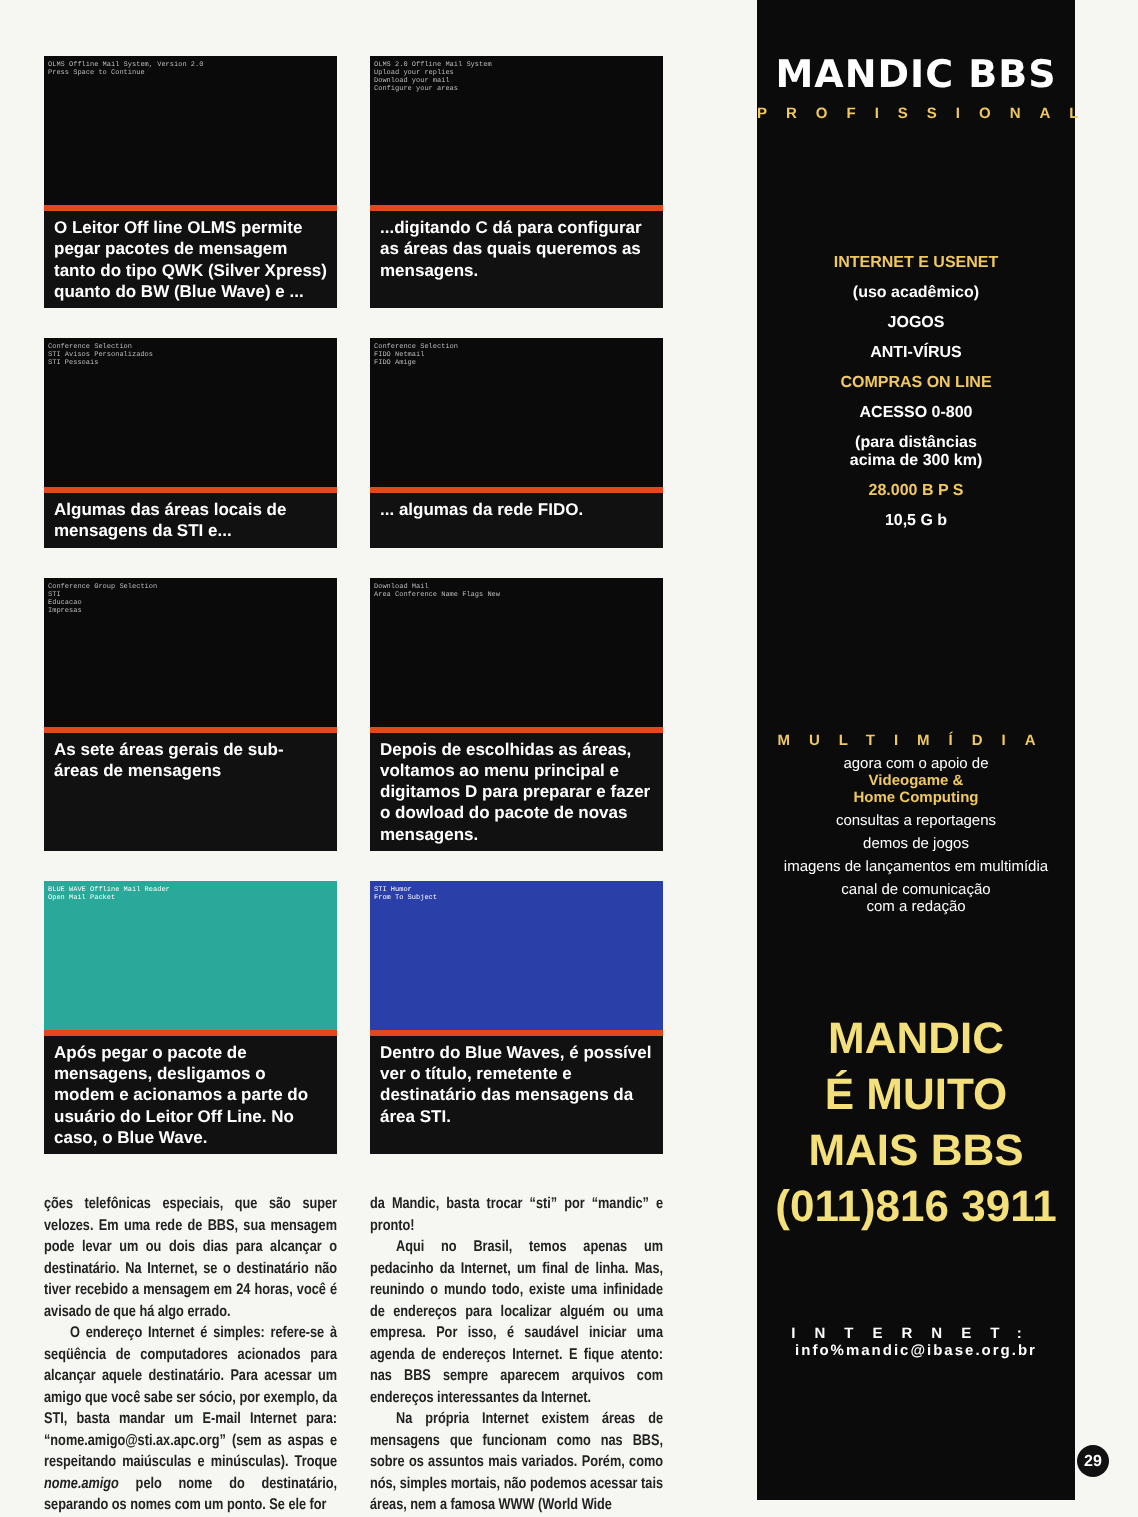OLMS Offline Mail System, Version 2.0
Press Space to Continue
O Leitor Off line OLMS permite pegar pacotes de mensagem tanto do tipo QWK (Silver Xpress) quanto do BW (Blue Wave) e ...
OLMS 2.0 Offline Mail System
Upload your replies
Download your mail
Configure your areas
...digitando C dá para configurar as áreas das quais queremos as mensagens.
Conference Selection
STI Avisos Personalizados
STI Pessoais
Algumas das áreas locais de mensagens da STI e...
Conference Selection
FIDO Netmail
FIDO Amige
... algumas da rede FIDO.
Conference Group Selection
STI
Educacao
Impresas
As sete áreas gerais de sub-áreas de mensagens
Download Mail
Area Conference Name Flags New
Depois de escolhidas as áreas, voltamos ao menu principal e digitamos D para preparar e fazer o dowload do pacote de novas mensagens.
BLUE WAVE Offline Mail Reader
Open Mail Packet
Após pegar o pacote de mensagens, desligamos o modem e acionamos a parte do usuário do Leitor Off Line. No caso, o Blue Wave.
STI Humor
From To Subject
Dentro do Blue Waves, é possível ver o título, remetente e destinatário das mensagens da área STI.
ções telefônicas especiais, que são super velozes. Em uma rede de BBS, sua mensagem pode levar um ou dois dias para alcançar o destinatário. Na Internet, se o destinatário não tiver recebido a mensagem em 24 horas, você é avisado de que há algo errado.
O endereço Internet é simples: refere-se à seqüência de computadores acionados para alcançar aquele destinatário. Para acessar um amigo que você sabe ser sócio, por exemplo, da STI, basta mandar um E-mail Internet para: “nome.amigo@sti.ax.apc.org” (sem as aspas e respeitando maiúsculas e minúsculas). Troque nome.amigo pelo nome do destinatário, separando os nomes com um ponto. Se ele for
da Mandic, basta trocar “sti” por “mandic” e pronto!
Aqui no Brasil, temos apenas um pedacinho da Internet, um final de linha. Mas, reunindo o mundo todo, existe uma infinidade de endereços para localizar alguém ou uma empresa. Por isso, é saudável iniciar uma agenda de endereços Internet. E fique atento: nas BBS sempre aparecem arquivos com endereços interessantes da Internet.
Na própria Internet existem áreas de mensagens que funcionam como nas BBS, sobre os assuntos mais variados. Porém, como nós, simples mortais, não podemos acessar tais áreas, nem a famosa WWW (World Wide
MANDIC BBS
PROFISSIONAL
INTERNET E USENET
(uso acadêmico)
JOGOS
ANTI-VÍRUS
COMPRAS ON LINE
ACESSO 0-800
(para distâncias
acima de 300 km)
28.000 B P S
10,5 G b
MULTIMÍDIA
agora com o apoio de
Videogame &
Home Computing
consultas a reportagens
demos de jogos
imagens de lançamentos em multimídia
canal de comunicação
com a redação
MANDIC
É MUITO
MAIS BBS
(011)816 3911
INTERNET:
info%mandic@ibase.org.br
29